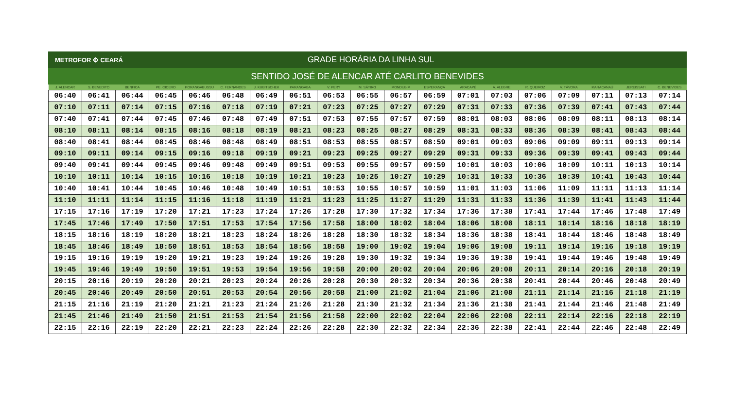METROFOR ⚙ CEARÁ
GRADE HORÁRIA DA LINHA SUL
SENTIDO JOSÉ DE ALENCAR ATÉ CARLITO BENEVIDES
| J. ALENCAR | S. BENEDITO | BENFICA | PE. CICERO | PORANGABUSSU | C. FERNANDES | J. KUBITSCHEK | PARANGABA | V. PERY | M. SÁTIRO | MONDUBIM | ESPERANÇA | ARACAPÉ | A. ALEGRE | R. QUEIROZ | V. TÁVORA | MARACANAÚ | JEREISSATI | C. BENEVIDES |
| --- | --- | --- | --- | --- | --- | --- | --- | --- | --- | --- | --- | --- | --- | --- | --- | --- | --- | --- |
| 06:40 | 06:41 | 06:44 | 06:45 | 06:46 | 06:48 | 06:49 | 06:51 | 06:53 | 06:55 | 06:57 | 06:59 | 07:01 | 07:03 | 07:06 | 07:09 | 07:11 | 07:13 | 07:14 |
| 07:10 | 07:11 | 07:14 | 07:15 | 07:16 | 07:18 | 07:19 | 07:21 | 07:23 | 07:25 | 07:27 | 07:29 | 07:31 | 07:33 | 07:36 | 07:39 | 07:41 | 07:43 | 07:44 |
| 07:40 | 07:41 | 07:44 | 07:45 | 07:46 | 07:48 | 07:49 | 07:51 | 07:53 | 07:55 | 07:57 | 07:59 | 08:01 | 08:03 | 08:06 | 08:09 | 08:11 | 08:13 | 08:14 |
| 08:10 | 08:11 | 08:14 | 08:15 | 08:16 | 08:18 | 08:19 | 08:21 | 08:23 | 08:25 | 08:27 | 08:29 | 08:31 | 08:33 | 08:36 | 08:39 | 08:41 | 08:43 | 08:44 |
| 08:40 | 08:41 | 08:44 | 08:45 | 08:46 | 08:48 | 08:49 | 08:51 | 08:53 | 08:55 | 08:57 | 08:59 | 09:01 | 09:03 | 09:06 | 09:09 | 09:11 | 09:13 | 09:14 |
| 09:10 | 09:11 | 09:14 | 09:15 | 09:16 | 09:18 | 09:19 | 09:21 | 09:23 | 09:25 | 09:27 | 09:29 | 09:31 | 09:33 | 09:36 | 09:39 | 09:41 | 09:43 | 09:44 |
| 09:40 | 09:41 | 09:44 | 09:45 | 09:46 | 09:48 | 09:49 | 09:51 | 09:53 | 09:55 | 09:57 | 09:59 | 10:01 | 10:03 | 10:06 | 10:09 | 10:11 | 10:13 | 10:14 |
| 10:10 | 10:11 | 10:14 | 10:15 | 10:16 | 10:18 | 10:19 | 10:21 | 10:23 | 10:25 | 10:27 | 10:29 | 10:31 | 10:33 | 10:36 | 10:39 | 10:41 | 10:43 | 10:44 |
| 10:40 | 10:41 | 10:44 | 10:45 | 10:46 | 10:48 | 10:49 | 10:51 | 10:53 | 10:55 | 10:57 | 10:59 | 11:01 | 11:03 | 11:06 | 11:09 | 11:11 | 11:13 | 11:14 |
| 11:10 | 11:11 | 11:14 | 11:15 | 11:16 | 11:18 | 11:19 | 11:21 | 11:23 | 11:25 | 11:27 | 11:29 | 11:31 | 11:33 | 11:36 | 11:39 | 11:41 | 11:43 | 11:44 |
| 17:15 | 17:16 | 17:19 | 17:20 | 17:21 | 17:23 | 17:24 | 17:26 | 17:28 | 17:30 | 17:32 | 17:34 | 17:36 | 17:38 | 17:41 | 17:44 | 17:46 | 17:48 | 17:49 |
| 17:45 | 17:46 | 17:49 | 17:50 | 17:51 | 17:53 | 17:54 | 17:56 | 17:58 | 18:00 | 18:02 | 18:04 | 18:06 | 18:08 | 18:11 | 18:14 | 18:16 | 18:18 | 18:19 |
| 18:15 | 18:16 | 18:19 | 18:20 | 18:21 | 18:23 | 18:24 | 18:26 | 18:28 | 18:30 | 18:32 | 18:34 | 18:36 | 18:38 | 18:41 | 18:44 | 18:46 | 18:48 | 18:49 |
| 18:45 | 18:46 | 18:49 | 18:50 | 18:51 | 18:53 | 18:54 | 18:56 | 18:58 | 19:00 | 19:02 | 19:04 | 19:06 | 19:08 | 19:11 | 19:14 | 19:16 | 19:18 | 19:19 |
| 19:15 | 19:16 | 19:19 | 19:20 | 19:21 | 19:23 | 19:24 | 19:26 | 19:28 | 19:30 | 19:32 | 19:34 | 19:36 | 19:38 | 19:41 | 19:44 | 19:46 | 19:48 | 19:49 |
| 19:45 | 19:46 | 19:49 | 19:50 | 19:51 | 19:53 | 19:54 | 19:56 | 19:58 | 20:00 | 20:02 | 20:04 | 20:06 | 20:08 | 20:11 | 20:14 | 20:16 | 20:18 | 20:19 |
| 20:15 | 20:16 | 20:19 | 20:20 | 20:21 | 20:23 | 20:24 | 20:26 | 20:28 | 20:30 | 20:32 | 20:34 | 20:36 | 20:38 | 20:41 | 20:44 | 20:46 | 20:48 | 20:49 |
| 20:45 | 20:46 | 20:49 | 20:50 | 20:51 | 20:53 | 20:54 | 20:56 | 20:58 | 21:00 | 21:02 | 21:04 | 21:06 | 21:08 | 21:11 | 21:14 | 21:16 | 21:18 | 21:19 |
| 21:15 | 21:16 | 21:19 | 21:20 | 21:21 | 21:23 | 21:24 | 21:26 | 21:28 | 21:30 | 21:32 | 21:34 | 21:36 | 21:38 | 21:41 | 21:44 | 21:46 | 21:48 | 21:49 |
| 21:45 | 21:46 | 21:49 | 21:50 | 21:51 | 21:53 | 21:54 | 21:56 | 21:58 | 22:00 | 22:02 | 22:04 | 22:06 | 22:08 | 22:11 | 22:14 | 22:16 | 22:18 | 22:19 |
| 22:15 | 22:16 | 22:19 | 22:20 | 22:21 | 22:23 | 22:24 | 22:26 | 22:28 | 22:30 | 22:32 | 22:34 | 22:36 | 22:38 | 22:41 | 22:44 | 22:46 | 22:48 | 22:49 |